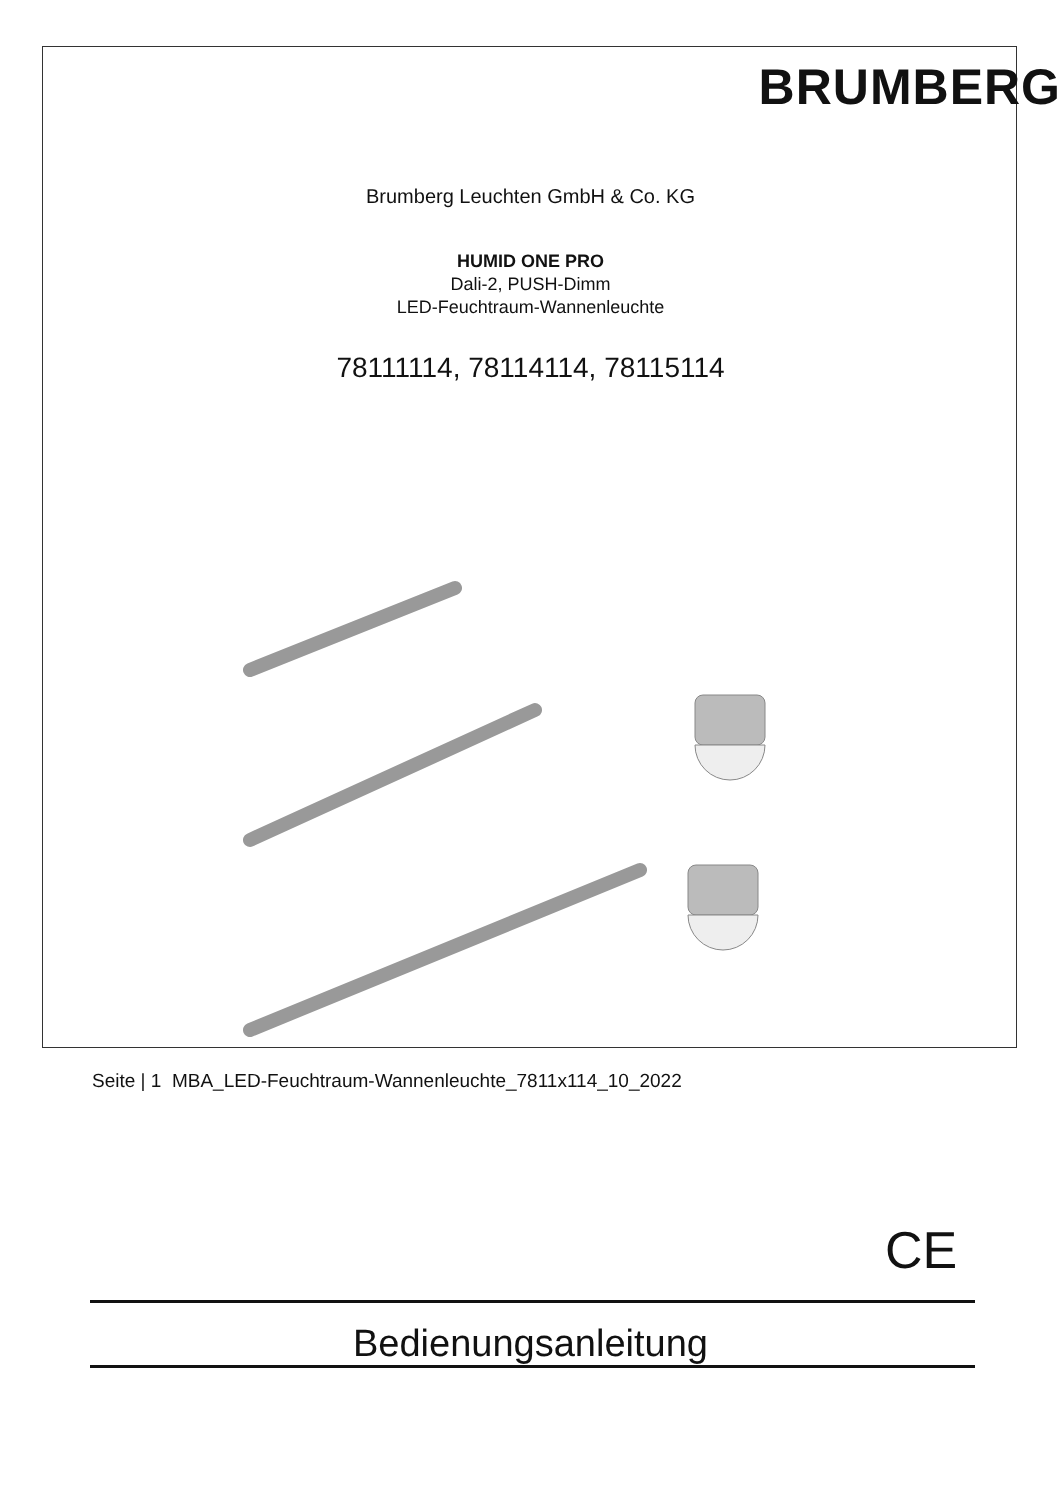BRUMBERG
Brumberg Leuchten GmbH & Co. KG
HUMID ONE PRO
Dali-2, PUSH-Dimm
LED-Feuchtraum-Wannenleuchte
78111114, 78114114, 78115114
CE
Bedienungsanleitung
Seite | 1 MBA_LED-Feuchtraum-Wannenleuchte_7811x114_10_2022